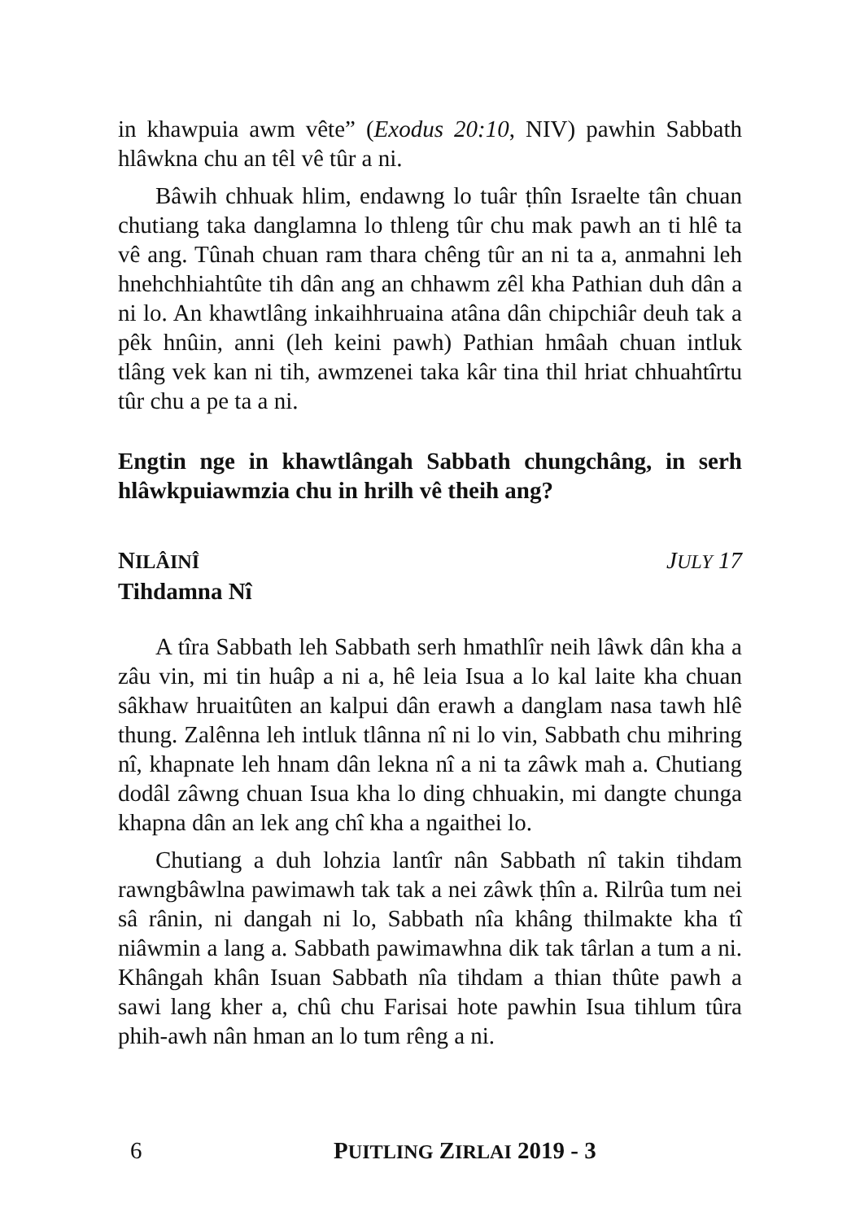in khawpuia awm vête” (Exodus 20:10, NIV) pawhin Sabbath hlâwkna chu an têl vê tûr a ni.
Bâwih chhuak hlim, endawng lo tuâr ṭhîn Israelte tân chuan chutiang taka danglamna lo thleng tûr chu mak pawh an ti hlê ta vê ang. Tûnah chuan ram thara chêng tûr an ni ta a, anmahni leh hnehchhiahtûte tih dân ang an chhawm zêl kha Pathian duh dân a ni lo. An khawtlâng inkaihhruaina atâna dân chipchiâr deuh tak a pêk hnûin, anni (leh keini pawh) Pathian hmâah chuan intluk tlâng vek kan ni tih, awmzenei taka kâr tina thil hriat chhuahtîrtu tûr chu a pe ta a ni.
Engtin nge in khawtlângah Sabbath chungchâng, in serh hlâwkpuiawmzia chu in hrilh vê theih ang?
NILÂINÎ JULY 17
Tihdamna Nî
A tîra Sabbath leh Sabbath serh hmathlîr neih lâwk dân kha a zâu vin, mi tin huâp a ni a, hê leia Isua a lo kal laite kha chuan sâkhaw hruaitûten an kalpui dân erawh a danglam nasa tawh hlê thung. Zalênna leh intluk tlânna nî ni lo vin, Sabbath chu mihring nî, khapnate leh hnam dân lekna nî a ni ta zâwk mah a. Chutiang dodâl zâwng chuan Isua kha lo ding chhuakin, mi dangte chunga khapna dân an lek ang chî kha a ngaithei lo.
Chutiang a duh lohzia lantîr nân Sabbath nî takin tihdam rawngbâwlna pawimawh tak tak a nei zâwk ṭhîn a. Rilrûa tum nei sâ rânin, ni dangah ni lo, Sabbath nîa khâng thilmakte kha tî niâwmin a lang a. Sabbath pawimawhna dik tak târlan a tum a ni. Khângah khân Isuan Sabbath nîa tihdam a thian thûte pawh a sawi lang kher a, chû chu Farisai hote pawhin Isua tihlum tûra phih-awh nân hman an lo tum rêng a ni.
6 PUITLING ZIRLAI 2019 - 3